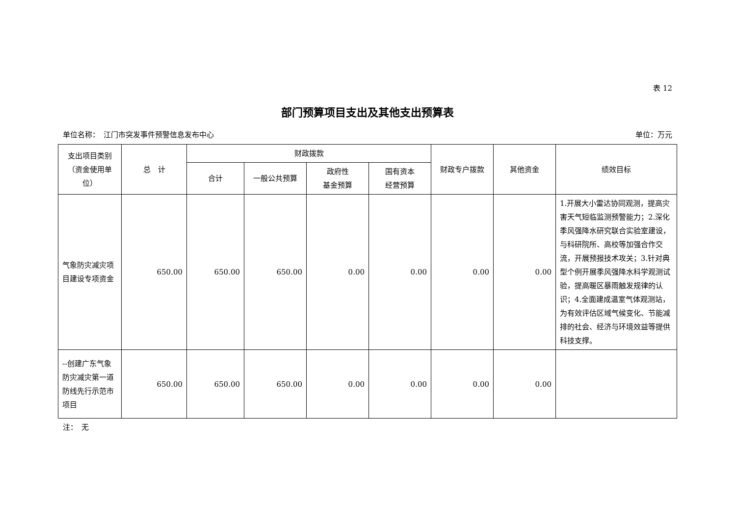表 12
部门预算项目支出及其他支出预算表
单位名称：　江门市突发事件预警信息发布中心 单位：万元
| 支出项目类别（资金使用单位） | 总 计 | 财政拨款 | | | | 财政专户拨款 | 其他资金 | 绩效目标 |
| --- | --- | --- | --- | --- | --- | --- | --- | --- |
| | | 合计 | 一般公共预算 | 政府性 基金预算 | 国有资本 经营预算 | | | |
| 气象防灾减灾项目建设专项资金 | 650.00 | 650.00 | 650.00 | 0.00 | 0.00 | 0.00 | 0.00 | 1.开展大小雷达协同观测，提高灾害天气短临监测预警能力；2.深化季风强降水研究联合实验室建设，与科研院所、高校等加强合作交流，开展预报技术攻关；3.针对典型个例开展季风强降水科学观测试验，提高暖区暴雨触发规律的认识；4.全面建成温室气体观测站，为有效评估区域气候变化、节能减排的社会、经济与环境效益等提供科技支撑。 |
| --创建广东气象防灾减灾第一道防线先行示范市项目 | 650.00 | 650.00 | 650.00 | 0.00 | 0.00 | 0.00 | 0.00 | |
注：　无